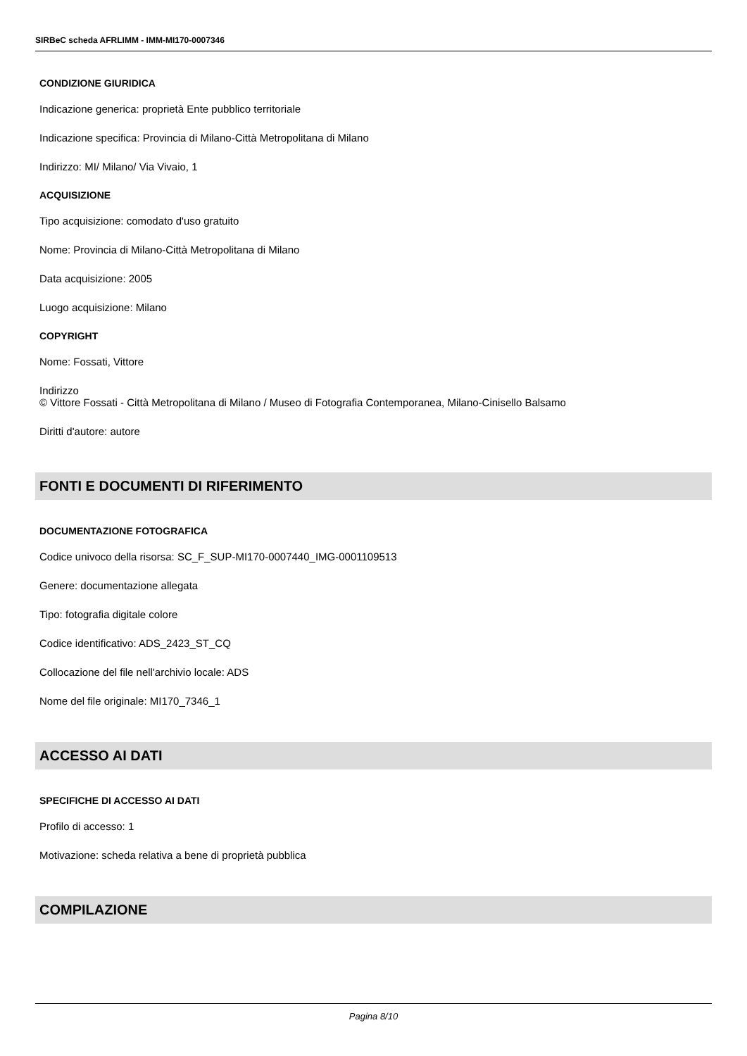SIRBeC scheda AFRLIMM - IMM-MI170-0007346
CONDIZIONE GIURIDICA
Indicazione generica: proprietà Ente pubblico territoriale
Indicazione specifica: Provincia di Milano-Città Metropolitana di Milano
Indirizzo: MI/ Milano/ Via Vivaio, 1
ACQUISIZIONE
Tipo acquisizione: comodato d'uso gratuito
Nome: Provincia di Milano-Città Metropolitana di Milano
Data acquisizione: 2005
Luogo acquisizione: Milano
COPYRIGHT
Nome: Fossati, Vittore
Indirizzo
© Vittore Fossati - Città Metropolitana di Milano / Museo di Fotografia Contemporanea, Milano-Cinisello Balsamo
Diritti d'autore: autore
FONTI E DOCUMENTI DI RIFERIMENTO
DOCUMENTAZIONE FOTOGRAFICA
Codice univoco della risorsa: SC_F_SUP-MI170-0007440_IMG-0001109513
Genere: documentazione allegata
Tipo: fotografia digitale colore
Codice identificativo: ADS_2423_ST_CQ
Collocazione del file nell'archivio locale: ADS
Nome del file originale: MI170_7346_1
ACCESSO AI DATI
SPECIFICHE DI ACCESSO AI DATI
Profilo di accesso: 1
Motivazione: scheda relativa a bene di proprietà pubblica
COMPILAZIONE
Pagina 8/10